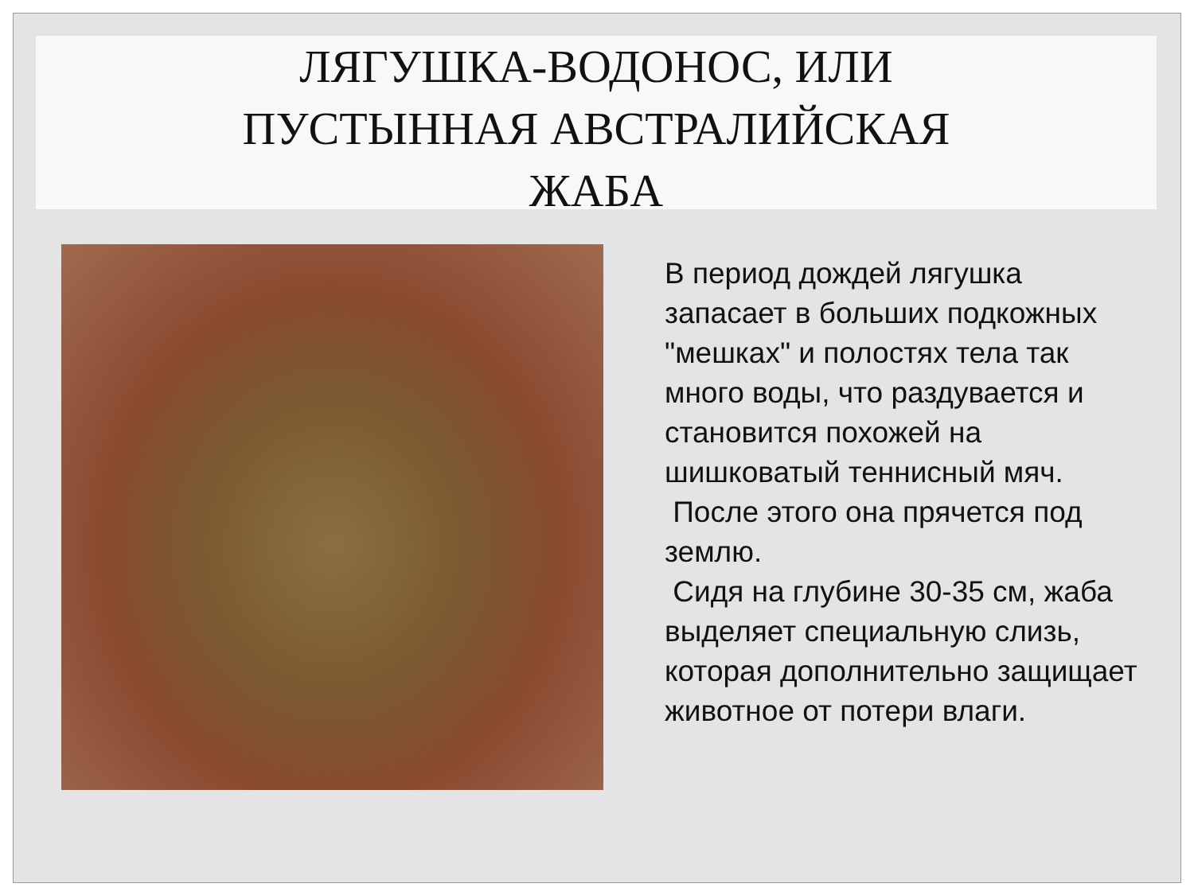ЛЯГУШКА-ВОДОНОС, ИЛИ
ПУСТЫННАЯ АВСТРАЛИЙСКАЯ
ЖАБА
В период дождей лягушка запасает в больших подкожных "мешках" и полостях тела так много воды, что раздувается и становится похожей на шишковатый теннисный мяч.
После этого она прячется под землю.
Сидя на глубине 30-35 см, жаба выделяет специальную слизь, которая дополнительно защищает животное от потери влаги.